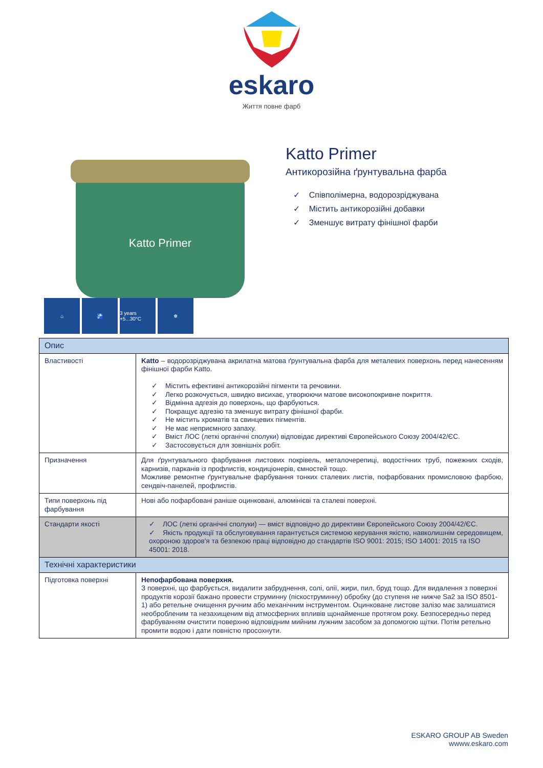eskaro
Життя повне фарб
Katto Primer
Katto Primer
Антикорозійна ґрунтувальна фарба
✓ Співполімерна, водорозріджувана
✓ Містить антикорозійні добавки
✓ Зменшує витрату фінішної фарби
⌂ 🚰 3 years +5...30°C
❄
| Опис | |
| Властивості | Katto – водорозріджувана акрилатна матова ґрунтувальна фарба для металевих поверхонь перед нанесенням фінішної фарби Katto. ✓ Містить ефективні антикорозійні пігменти та речовини. ✓ Легко розкочується, швидко висихає, утворюючи матове високопокривне покриття. ✓ Відмінна адгезія до поверхонь, що фарбуються. ✓ Покращує адгезію та зменшує витрату фінішної фарби. ✓ Не містить хроматів та свинцевих пігментів. ✓ Не має неприємного запаху. ✓ Вміст ЛОС (леткі органічні сполуки) відповідає директиві Європейського Союзу 2004/42/ЄС. ✓ Застосовується для зовнішніх робіт. |
| Призначення | Для ґрунтувального фарбування листових покрівель, металочерепиці, водостічних труб, пожежних сходів, карнизів, парканів із профлистів, кондиціонерів, ємностей тощо. Можливе ремонтне ґрунтувальне фарбування тонких сталевих листів, пофарбованих промисловою фарбою, сендвіч-панелей, профлистів. |
| Типи поверхонь під фарбування | Нові або пофарбовані раніше оцинковані, алюмінієві та сталеві поверхні. |
| Стандарти якості | ✓ ЛОС (леткі органічні сполуки) — вміст відповідно до директиви Європейського Союзу 2004/42/ЄС. ✓ Якість продукції та обслуговування гарантується системою керування якістю, навколишнім середовищем, охороною здоров'я та безпекою праці відповідно до стандартів ISO 9001: 2015; ISO 14001: 2015 та ISO 45001: 2018. |
| Технічні характеристики | |
| Підготовка поверхні | Непофарбована поверхня. З поверхні, що фарбується, видалити забруднення, солі, олії, жири, пил, бруд тощо. Для видалення з поверхні продуктів корозії бажано провести струминну (піскоструминну) обробку (до ступеня не нижче Sa2 за ISO 8501-1) або ретельне очищення ручним або механічним інструментом. Оцинковане листове залізо має залишатися необробленим та незахищеним від атмосферних впливів щонайменше протягом року. Безпосередньо перед фарбуванням очистити поверхню відповідним мийним лужним засобом за допомогою щітки. Потім ретельно промити водою і дати повністю просохнути. |
ESKARO GROUP AB Sweden
wwww.eskaro.com